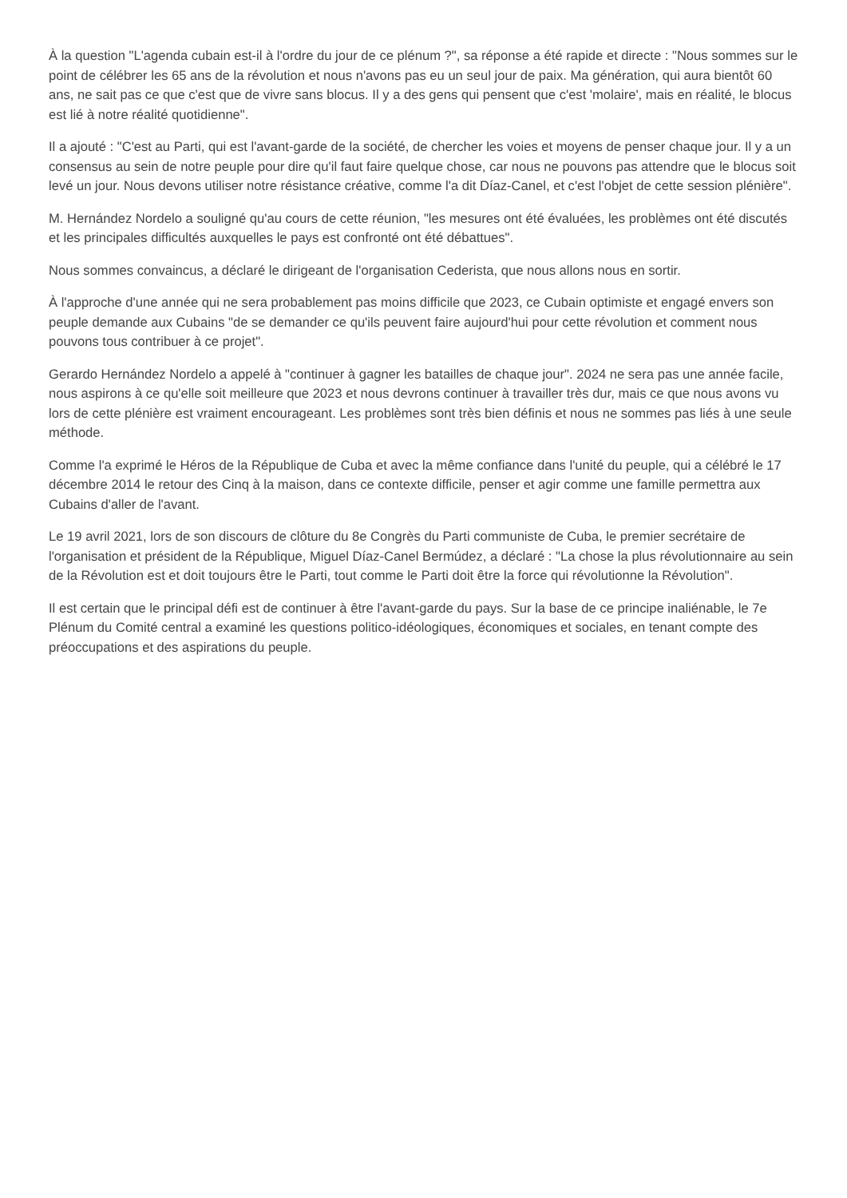À la question "L'agenda cubain est-il à l'ordre du jour de ce plénum ?", sa réponse a été rapide et directe : "Nous sommes sur le point de célébrer les 65 ans de la révolution et nous n'avons pas eu un seul jour de paix. Ma génération, qui aura bientôt 60 ans, ne sait pas ce que c'est que de vivre sans blocus. Il y a des gens qui pensent que c'est 'molaire', mais en réalité, le blocus est lié à notre réalité quotidienne".
Il a ajouté : "C'est au Parti, qui est l'avant-garde de la société, de chercher les voies et moyens de penser chaque jour. Il y a un consensus au sein de notre peuple pour dire qu'il faut faire quelque chose, car nous ne pouvons pas attendre que le blocus soit levé un jour. Nous devons utiliser notre résistance créative, comme l'a dit Díaz-Canel, et c'est l'objet de cette session plénière".
M. Hernández Nordelo a souligné qu'au cours de cette réunion, "les mesures ont été évaluées, les problèmes ont été discutés et les principales difficultés auxquelles le pays est confronté ont été débattues".
Nous sommes convaincus, a déclaré le dirigeant de l'organisation Cederista, que nous allons nous en sortir.
À l'approche d'une année qui ne sera probablement pas moins difficile que 2023, ce Cubain optimiste et engagé envers son peuple demande aux Cubains "de se demander ce qu'ils peuvent faire aujourd'hui pour cette révolution et comment nous pouvons tous contribuer à ce projet".
Gerardo Hernández Nordelo a appelé à "continuer à gagner les batailles de chaque jour". 2024 ne sera pas une année facile, nous aspirons à ce qu'elle soit meilleure que 2023 et nous devrons continuer à travailler très dur, mais ce que nous avons vu lors de cette plénière est vraiment encourageant. Les problèmes sont très bien définis et nous ne sommes pas liés à une seule méthode.
Comme l'a exprimé le Héros de la République de Cuba et avec la même confiance dans l'unité du peuple, qui a célébré le 17 décembre 2014 le retour des Cinq à la maison, dans ce contexte difficile, penser et agir comme une famille permettra aux Cubains d'aller de l'avant.
Le 19 avril 2021, lors de son discours de clôture du 8e Congrès du Parti communiste de Cuba, le premier secrétaire de l'organisation et président de la République, Miguel Díaz-Canel Bermúdez, a déclaré : "La chose la plus révolutionnaire au sein de la Révolution est et doit toujours être le Parti, tout comme le Parti doit être la force qui révolutionne la Révolution".
Il est certain que le principal défi est de continuer à être l'avant-garde du pays. Sur la base de ce principe inaliénable, le 7e Plénum du Comité central a examiné les questions politico-idéologiques, économiques et sociales, en tenant compte des préoccupations et des aspirations du peuple.